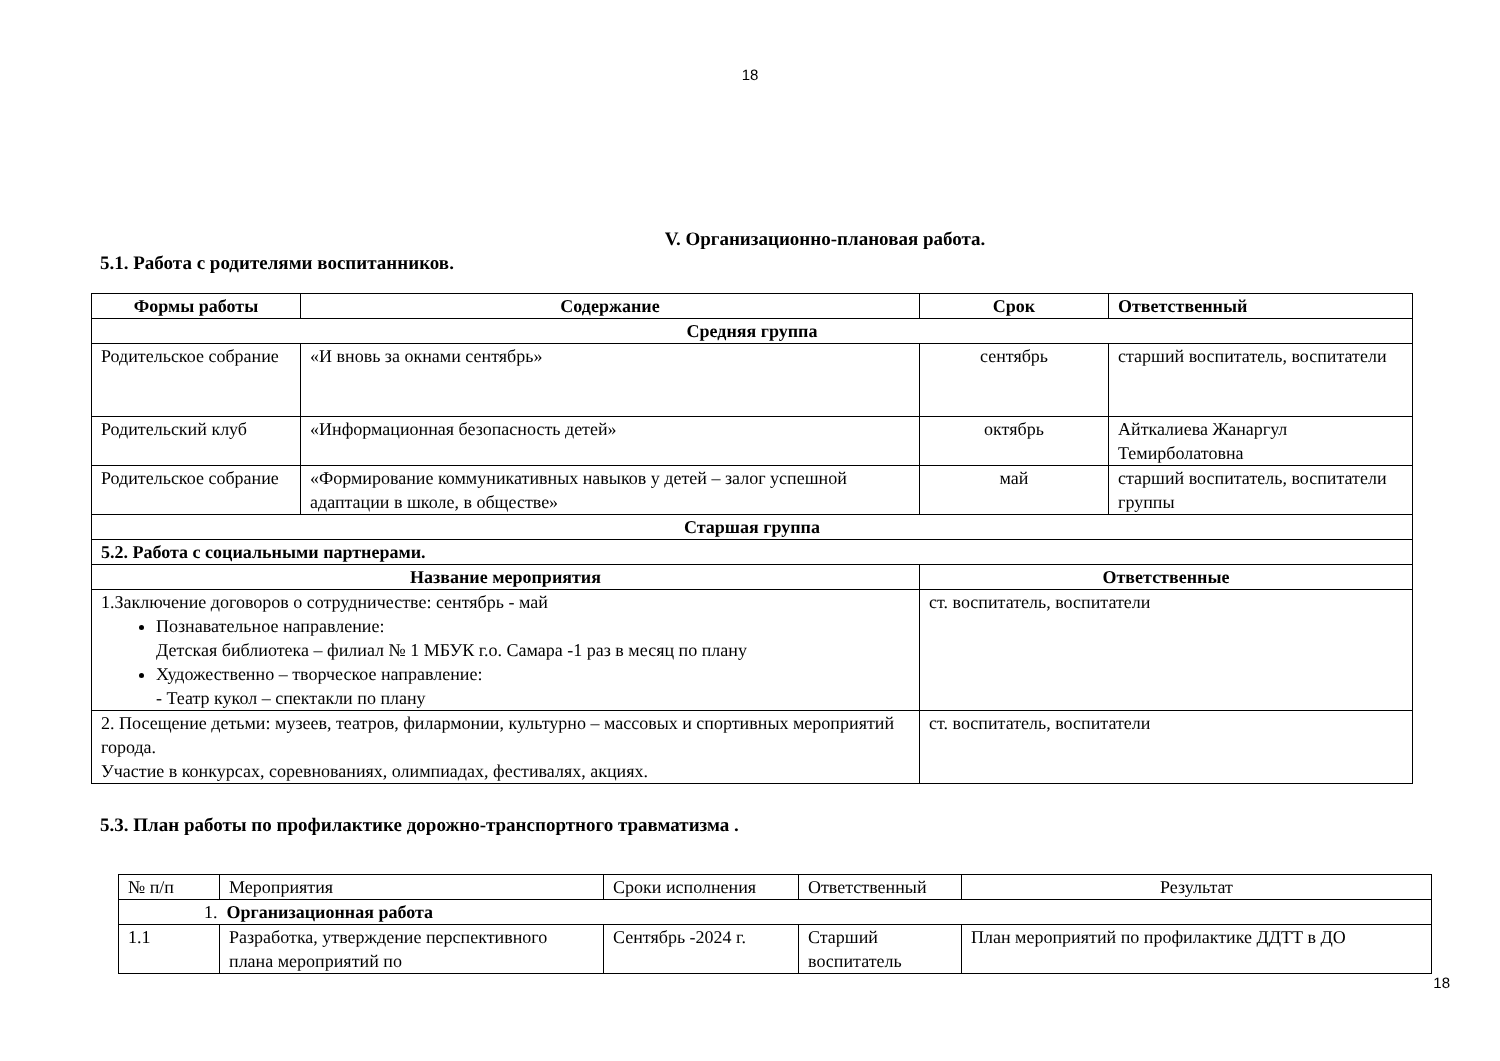18
V. Организационно-плановая работа.
5.1. Работа с родителями воспитанников.
| Формы работы | Содержание | Срок | Ответственный |
| --- | --- | --- | --- |
| Средняя группа | | | |
| Родительское собрание | «И вновь за окнами сентябрь» | сентябрь | старший воспитатель, воспитатели |
| Родительский клуб | «Информационная безопасность детей» | октябрь | Айткалиева Жанаргул Темирболатовна |
| Родительское собрание | «Формирование коммуникативных навыков у детей – залог успешной адаптации в школе, в обществе» | май | старший воспитатель, воспитатели группы |
| Старшая группа | | | |
| 5.2. Работа с социальными партнерами. | | | |
| Название мероприятия | | Ответственные | |
| 1.Заключение договоров о сотрудничестве: сентябрь - май Познавательное направление: Детская библиотека – филиал № 1 МБУК г.о. Самара -1 раз в месяц по плану Художественно – творческое направление: - Театр кукол – спектакли по плану | | ст. воспитатель, воспитатели | |
| 2. Посещение детьми: музеев, театров, филармонии, культурно – массовых и спортивных мероприятий города. Участие в конкурсах, соревнованиях, олимпиадах, фестивалях, акциях. | | ст. воспитатель, воспитатели | |
5.3. План работы по профилактике дорожно-транспортного травматизма .
| № п/п | Мероприятия | Сроки исполнения | Ответственный | Результат |
| 1. Организационная работа | | | | |
| 1.1 | Разработка, утверждение перспективного плана мероприятий по | Сентябрь -2024 г. | Старший воспитатель | План мероприятий по профилактике ДДТТ в ДО |
18